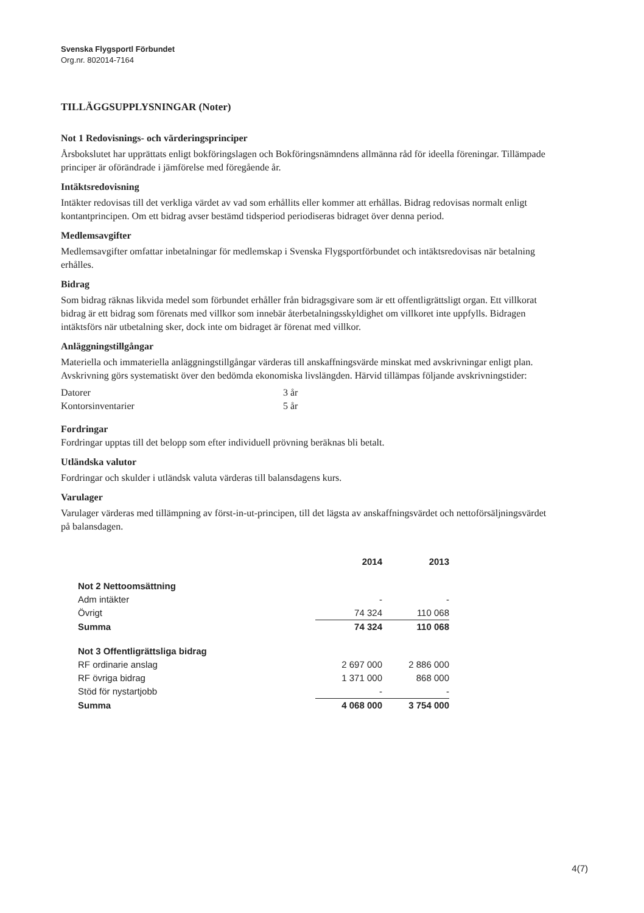Svenska Flygsportl Förbundet
Org.nr. 802014-7164
TILLÄGGSUPPLYSNINGAR (Noter)
Not 1 Redovisnings- och värderingsprinciper
Årsbokslutet har upprättats enligt bokföringslagen och Bokföringsnämndens allmänna råd för ideella föreningar. Tillämpade principer är oförändrade i jämförelse med föregående år.
Intäktsredovisning
Intäkter redovisas till det verkliga värdet av vad som erhållits eller kommer att erhållas. Bidrag redovisas normalt enligt kontantprincipen. Om ett bidrag avser bestämd tidsperiod periodiseras bidraget över denna period.
Medlemsavgifter
Medlemsavgifter omfattar inbetalningar för medlemskap i Svenska Flygsportförbundet och intäktsredovisas när betalning erhålles.
Bidrag
Som bidrag räknas likvida medel som förbundet erhåller från bidragsgivare som är ett offentligrättsligt organ. Ett villkorat bidrag är ett bidrag som förenats med villkor som innebär återbetalningsskyldighet om villkoret inte uppfylls. Bidragen intäktsförs när utbetalning sker, dock inte om bidraget är förenat med villkor.
Anläggningstillgångar
Materiella och immateriella anläggningstillgångar värderas till anskaffningsvärde minskat med avskrivningar enligt plan. Avskrivning görs systematiskt över den bedömda ekonomiska livslängden. Härvid tillämpas följande avskrivningstider:
| Datorer | 3 år |
| Kontorsinventarier | 5 år |
Fordringar
Fordringar upptas till det belopp som efter individuell prövning beräknas bli betalt.
Utländska valutor
Fordringar och skulder i utländsk valuta värderas till balansdagens kurs.
Varulager
Varulager värderas med tillämpning av först-in-ut-principen, till det lägsta av anskaffningsvärdet och nettoförsäljningsvärdet på balansdagen.
| | 2014 | 2013 |
| --- | --- | --- |
| Not 2 Nettoomsättning | | |
| Adm intäkter | - | - |
| Övrigt | 74 324 | 110 068 |
| Summa | 74 324 | 110 068 |
| Not 3 Offentligrättsliga bidrag | | |
| RF ordinarie anslag | 2 697 000 | 2 886 000 |
| RF övriga bidrag | 1 371 000 | 868 000 |
| Stöd för nystartjobb | - | - |
| Summa | 4 068 000 | 3 754 000 |
4(7)